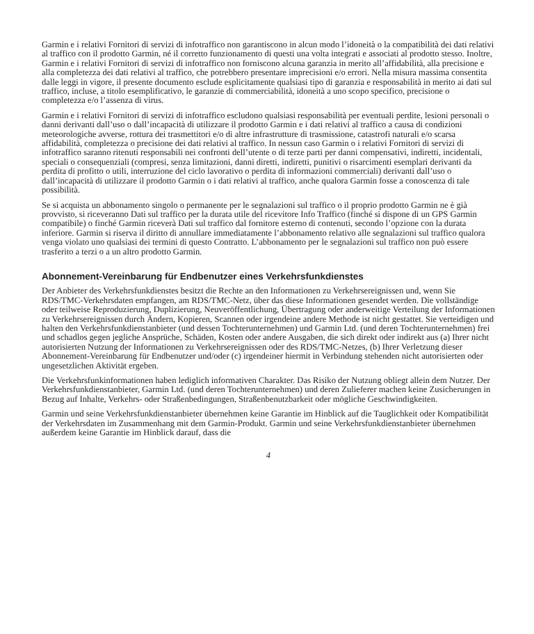Garmin e i relativi Fornitori di servizi di infotraffico non garantiscono in alcun modo l’idoneità o la compatibilità dei dati relativi al traffico con il prodotto Garmin, né il corretto funzionamento di questi una volta integrati e associati al prodotto stesso. Inoltre, Garmin e i relativi Fornitori di servizi di infotraffico non forniscono alcuna garanzia in merito all’affidabilità, alla precisione e alla completezza dei dati relativi al traffico, che potrebbero presentare imprecisioni e/o errori. Nella misura massima consentita dalle leggi in vigore, il presente documento esclude esplicitamente qualsiasi tipo di garanzia e responsabilità in merito ai dati sul traffico, incluse, a titolo esemplificativo, le garanzie di commerciabilità, idoneità a uno scopo specifico, precisione o completezza e/o l’assenza di virus.
Garmin e i relativi Fornitori di servizi di infotraffico escludono qualsiasi responsabilità per eventuali perdite, lesioni personali o danni derivanti dall’uso o dall’incapacità di utilizzare il prodotto Garmin e i dati relativi al traffico a causa di condizioni meteorologiche avverse, rottura dei trasmettitori e/o di altre infrastrutture di trasmissione, catastrofi naturali e/o scarsa affidabilità, completezza o precisione dei dati relativi al traffico. In nessun caso Garmin o i relativi Fornitori di servizi di infotraffico saranno ritenuti responsabili nei confronti dell’utente o di terze parti per danni compensativi, indiretti, incidentali, speciali o consequenziali (compresi, senza limitazioni, danni diretti, indiretti, punitivi o risarcimenti esemplari derivanti da perdita di profitto o utili, interruzione del ciclo lavorativo o perdita di informazioni commerciali) derivanti dall’uso o dall’incapacità di utilizzare il prodotto Garmin o i dati relativi al traffico, anche qualora Garmin fosse a conoscenza di tale possibilità.
Se si acquista un abbonamento singolo o permanente per le segnalazioni sul traffico o il proprio prodotto Garmin ne è già provvisto, si riceveranno Dati sul traffico per la durata utile del ricevitore Info Traffico (finché si dispone di un GPS Garmin compatibile) o finché Garmin riceverà Dati sul traffico dal fornitore esterno di contenuti, secondo l’opzione con la durata inferiore. Garmin si riserva il diritto di annullare immediatamente l’abbonamento relativo alle segnalazioni sul traffico qualora venga violato uno qualsiasi dei termini di questo Contratto. L’abbonamento per le segnalazioni sul traffico non può essere trasferito a terzi o a un altro prodotto Garmin.
Abonnement-Vereinbarung für Endbenutzer eines Verkehrsfunkdienstes
Der Anbieter des Verkehrsfunkdienstes besitzt die Rechte an den Informationen zu Verkehrsereignissen und, wenn Sie RDS/TMC-Verkehrsdaten empfangen, am RDS/TMC-Netz, über das diese Informationen gesendet werden. Die vollständige oder teilweise Reproduzierung, Duplizierung, Neuveröffentlichung, Übertragung oder anderweitige Verteilung der Informationen zu Verkehrsereignissen durch Ändern, Kopieren, Scannen oder irgendeine andere Methode ist nicht gestattet. Sie verteidigen und halten den Verkehrsfunkdienstanbieter (und dessen Tochterunternehmen) und Garmin Ltd. (und deren Tochterunternehmen) frei und schadlos gegen jegliche Ansprüche, Schäden, Kosten oder andere Ausgaben, die sich direkt oder indirekt aus (a) Ihrer nicht autorisierten Nutzung der Informationen zu Verkehrsereignissen oder des RDS/TMC-Netzes, (b) Ihrer Verletzung dieser Abonnement-Vereinbarung für Endbenutzer und/oder (c) irgendeiner hiermit in Verbindung stehenden nicht autorisierten oder ungesetzlichen Aktivität ergeben.
Die Verkehrsfunkinformationen haben lediglich informativen Charakter. Das Risiko der Nutzung obliegt allein dem Nutzer. Der Verkehrsfunkdienstanbieter, Garmin Ltd. (und deren Tochterunternehmen) und deren Zulieferer machen keine Zusicherungen in Bezug auf Inhalte, Verkehrs- oder Straßenbedingungen, Straßenbenutzbarkeit oder mögliche Geschwindigkeiten.
Garmin und seine Verkehrsfunkdienstanbieter übernehmen keine Garantie im Hinblick auf die Tauglichkeit oder Kompatibilität der Verkehrsdaten im Zusammenhang mit dem Garmin-Produkt. Garmin und seine Verkehrsfunkdienstanbieter übernehmen außerdem keine Garantie im Hinblick darauf, dass die
4